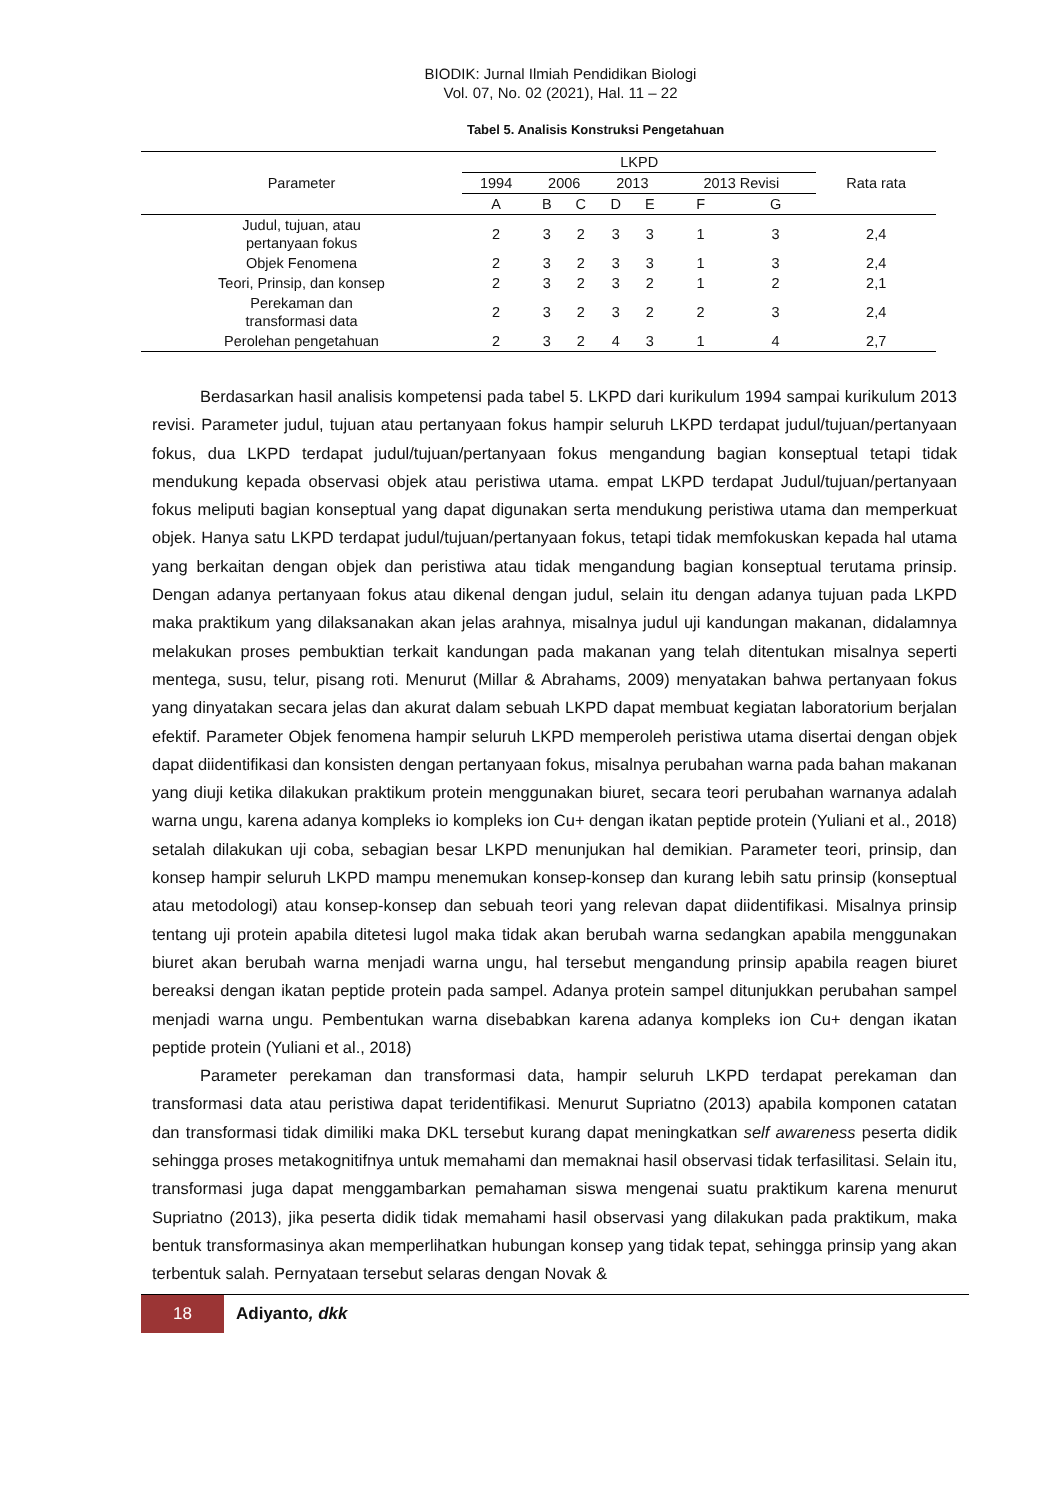BIODIK: Jurnal Ilmiah Pendidikan Biologi
Vol. 07, No. 02 (2021), Hal. 11 – 22
Tabel 5. Analisis Konstruksi Pengetahuan
| Parameter | LKPD | | | | | | | Rata rata |
| --- | --- | --- | --- | --- | --- | --- | --- | --- |
| | 1994 | 2006 | | 2013 | | 2013 Revisi | | |
| | A | B | C | D | E | F | G | |
| Judul, tujuan, atau pertanyaan fokus | 2 | 3 | 2 | 3 | 3 | 1 | 3 | 2,4 |
| Objek Fenomena | 2 | 3 | 2 | 3 | 3 | 1 | 3 | 2,4 |
| Teori, Prinsip, dan konsep | 2 | 3 | 2 | 3 | 2 | 1 | 2 | 2,1 |
| Perekaman dan transformasi data | 2 | 3 | 2 | 3 | 2 | 2 | 3 | 2,4 |
| Perolehan pengetahuan | 2 | 3 | 2 | 4 | 3 | 1 | 4 | 2,7 |
Berdasarkan hasil analisis kompetensi pada tabel 5. LKPD dari kurikulum 1994 sampai kurikulum 2013 revisi. Parameter judul, tujuan atau pertanyaan fokus hampir seluruh LKPD terdapat judul/tujuan/pertanyaan fokus, dua LKPD terdapat judul/tujuan/pertanyaan fokus mengandung bagian konseptual tetapi tidak mendukung kepada observasi objek atau peristiwa utama. empat LKPD terdapat Judul/tujuan/pertanyaan fokus meliputi bagian konseptual yang dapat digunakan serta mendukung peristiwa utama dan memperkuat objek. Hanya satu LKPD terdapat judul/tujuan/pertanyaan fokus, tetapi tidak memfokuskan kepada hal utama yang berkaitan dengan objek dan peristiwa atau tidak mengandung bagian konseptual terutama prinsip. Dengan adanya pertanyaan fokus atau dikenal dengan judul, selain itu dengan adanya tujuan pada LKPD maka praktikum yang dilaksanakan akan jelas arahnya, misalnya judul uji kandungan makanan, didalamnya melakukan proses pembuktian terkait kandungan pada makanan yang telah ditentukan misalnya seperti mentega, susu, telur, pisang roti. Menurut (Millar & Abrahams, 2009) menyatakan bahwa pertanyaan fokus yang dinyatakan secara jelas dan akurat dalam sebuah LKPD dapat membuat kegiatan laboratorium berjalan efektif. Parameter Objek fenomena hampir seluruh LKPD memperoleh peristiwa utama disertai dengan objek dapat diidentifikasi dan konsisten dengan pertanyaan fokus, misalnya perubahan warna pada bahan makanan yang diuji ketika dilakukan praktikum protein menggunakan biuret, secara teori perubahan warnanya adalah warna ungu, karena adanya kompleks io kompleks ion Cu+ dengan ikatan peptide protein (Yuliani et al., 2018) setalah dilakukan uji coba, sebagian besar LKPD menunjukan hal demikian. Parameter teori, prinsip, dan konsep hampir seluruh LKPD mampu menemukan konsep-konsep dan kurang lebih satu prinsip (konseptual atau metodologi) atau konsep-konsep dan sebuah teori yang relevan dapat diidentifikasi. Misalnya prinsip tentang uji protein apabila ditetesi lugol maka tidak akan berubah warna sedangkan apabila menggunakan biuret akan berubah warna menjadi warna ungu, hal tersebut mengandung prinsip apabila reagen biuret bereaksi dengan ikatan peptide protein pada sampel. Adanya protein sampel ditunjukkan perubahan sampel menjadi warna ungu. Pembentukan warna disebabkan karena adanya kompleks ion Cu+ dengan ikatan peptide protein (Yuliani et al., 2018)
Parameter perekaman dan transformasi data, hampir seluruh LKPD terdapat perekaman dan transformasi data atau peristiwa dapat teridentifikasi. Menurut Supriatno (2013) apabila komponen catatan dan transformasi tidak dimiliki maka DKL tersebut kurang dapat meningkatkan self awareness peserta didik sehingga proses metakognitifnya untuk memahami dan memaknai hasil observasi tidak terfasilitasi. Selain itu, transformasi juga dapat menggambarkan pemahaman siswa mengenai suatu praktikum karena menurut Supriatno (2013), jika peserta didik tidak memahami hasil observasi yang dilakukan pada praktikum, maka bentuk transformasinya akan memperlihatkan hubungan konsep yang tidak tepat, sehingga prinsip yang akan terbentuk salah. Pernyataan tersebut selaras dengan Novak &
18
Adiyanto, dkk